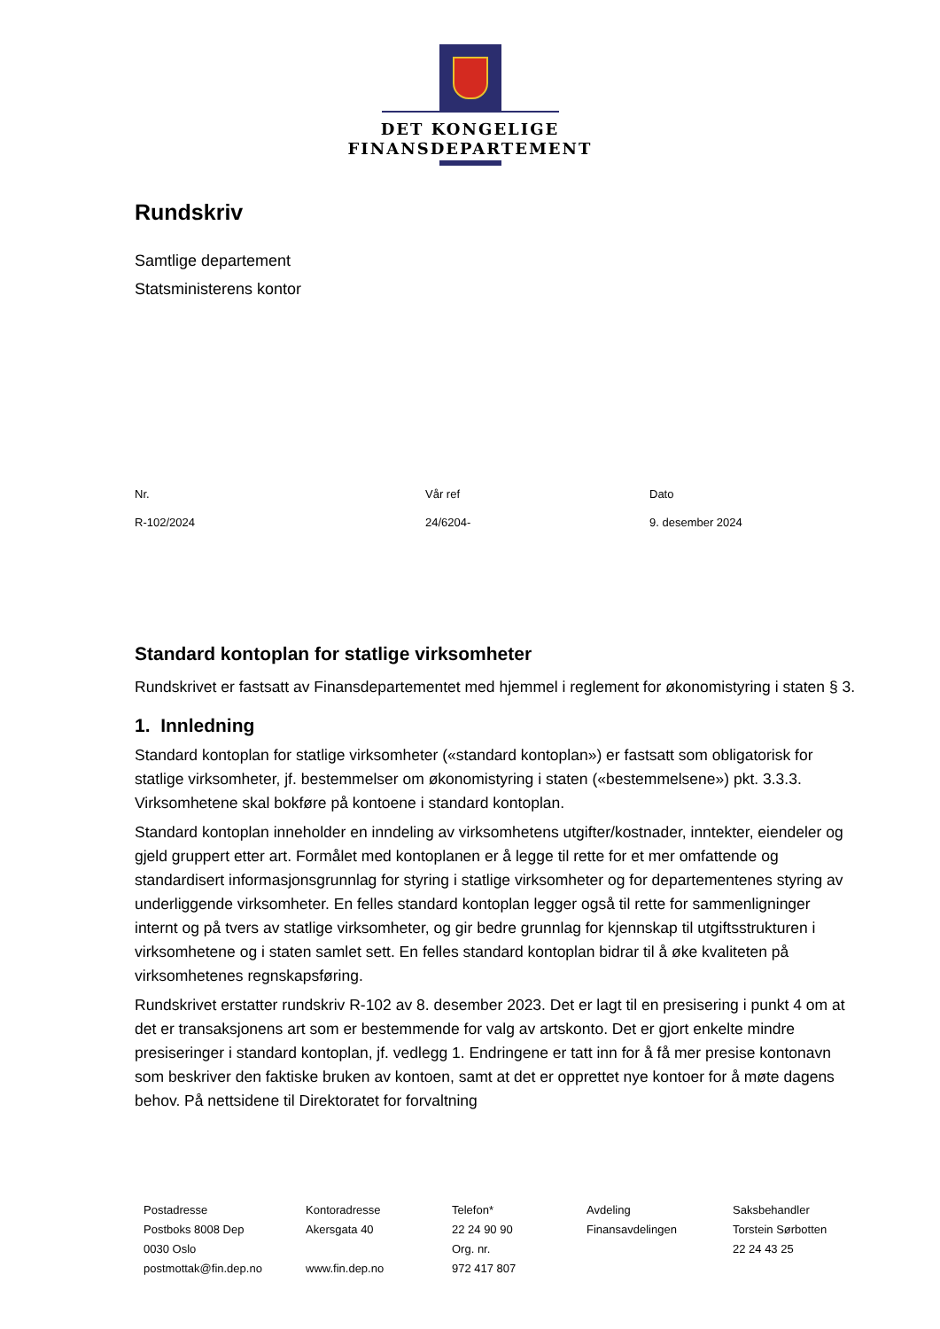DET KONGELIGE
FINANSDEPARTEMENT
Rundskriv
Samtlige departement
Statsministerens kontor
Nr.
R-102/2024
Vår ref
24/6204-
Dato
9. desember 2024
Standard kontoplan for statlige virksomheter
Rundskrivet er fastsatt av Finansdepartementet med hjemmel i reglement for økonomistyring i staten § 3.
1. Innledning
Standard kontoplan for statlige virksomheter («standard kontoplan») er fastsatt som obligatorisk for statlige virksomheter, jf. bestemmelser om økonomistyring i staten («bestemmelsene») pkt. 3.3.3. Virksomhetene skal bokføre på kontoene i standard kontoplan.
Standard kontoplan inneholder en inndeling av virksomhetens utgifter/kostnader, inntekter, eiendeler og gjeld gruppert etter art. Formålet med kontoplanen er å legge til rette for et mer omfattende og standardisert informasjonsgrunnlag for styring i statlige virksomheter og for departementenes styring av underliggende virksomheter. En felles standard kontoplan legger også til rette for sammenligninger internt og på tvers av statlige virksomheter, og gir bedre grunnlag for kjennskap til utgiftsstrukturen i virksomhetene og i staten samlet sett. En felles standard kontoplan bidrar til å øke kvaliteten på virksomhetenes regnskapsføring.
Rundskrivet erstatter rundskriv R-102 av 8. desember 2023. Det er lagt til en presisering i punkt 4 om at det er transaksjonens art som er bestemmende for valg av artskonto. Det er gjort enkelte mindre presiseringer i standard kontoplan, jf. vedlegg 1. Endringene er tatt inn for å få mer presise kontonavn som beskriver den faktiske bruken av kontoen, samt at det er opprettet nye kontoer for å møte dagens behov. På nettsidene til Direktoratet for forvaltning
Postadresse
Postboks 8008 Dep
0030 Oslo
postmottak@fin.dep.no
Kontoradresse
Akersgata 40
www.fin.dep.no
Telefon*
22 24 90 90
Org. nr.
972 417 807
Avdeling
Finansavdelingen
Saksbehandler
Torstein Sørbotten
22 24 43 25